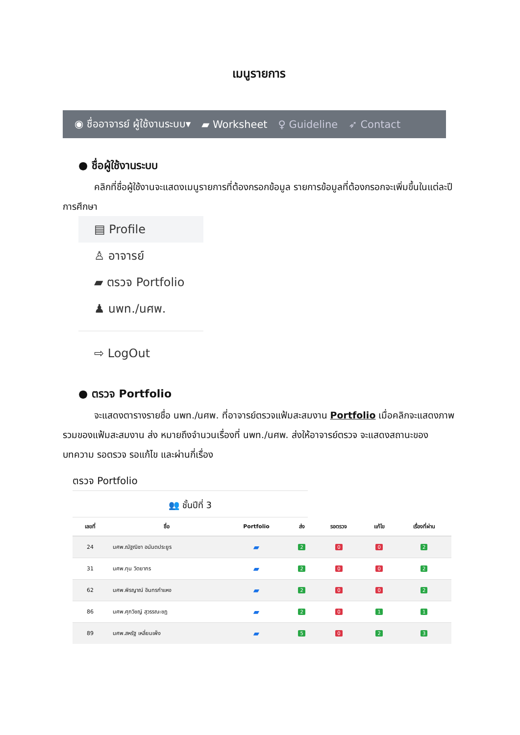เมนูรายการ
◉ ชื่ออาจารย์ ผู้ใช้งานระบบ▾ ▰ Worksheet ♀ Guideline ➶ Contact
● ชื่อผู้ใช้งานระบบ
คลิกที่ชื่อผู้ใช้งานจะแสดงเมนูรายการที่ต้องกรอกข้อมูล รายการข้อมูลที่ต้องกรอกจะเพิ่มขึ้นในแต่ละปีการศึกษา
▤ Profile
♙ อาจารย์
▰ ตรวจ Portfolio
♟ นพท./นศพ.
⇨ LogOut
● ตรวจ Portfolio
จะแสดงตารางรายชื่อ นพท./นศพ. ที่อาจารย์ตรวจแฟ้มสะสมงาน Portfolio เมื่อคลิกจะแสดงภาพรวมของแฟ้มสะสมงาน ส่ง หมายถึงจำนวนเรื่องที่ นพท./นศพ. ส่งให้อาจารย์ตรวจ จะแสดงสถานะของบทความ รอตรวจ รอแก้ไข และผ่านกี่เรื่อง
ตรวจ Portfolio
👥 ชั้นปีที่ 3
| เลขที่ | ชื่อ | Portfolio | ส่ง | รอตรวจ | แก้ไข | เรื่องที่ผ่าน |
| --- | --- | --- | --- | --- | --- | --- |
| 24 | นศพ.ณัฐณิชา อนันตประยูร | ▰ | 2 | 0 | 0 | 2 |
| 31 | นศพ.ทุน วิตยากร | ▰ | 2 | 0 | 0 | 2 |
| 62 | นศพ.พิรญาณ์ อินทรกำแหง | ▰ | 2 | 0 | 0 | 2 |
| 86 | นศพ.ศุภวิชญ์ สุวรรณะชฎ | ▰ | 2 | 0 | 1 | 1 |
| 89 | นศพ.สหรัฐ เหลี่ยมเพ็ง | ▰ | 5 | 0 | 2 | 3 |